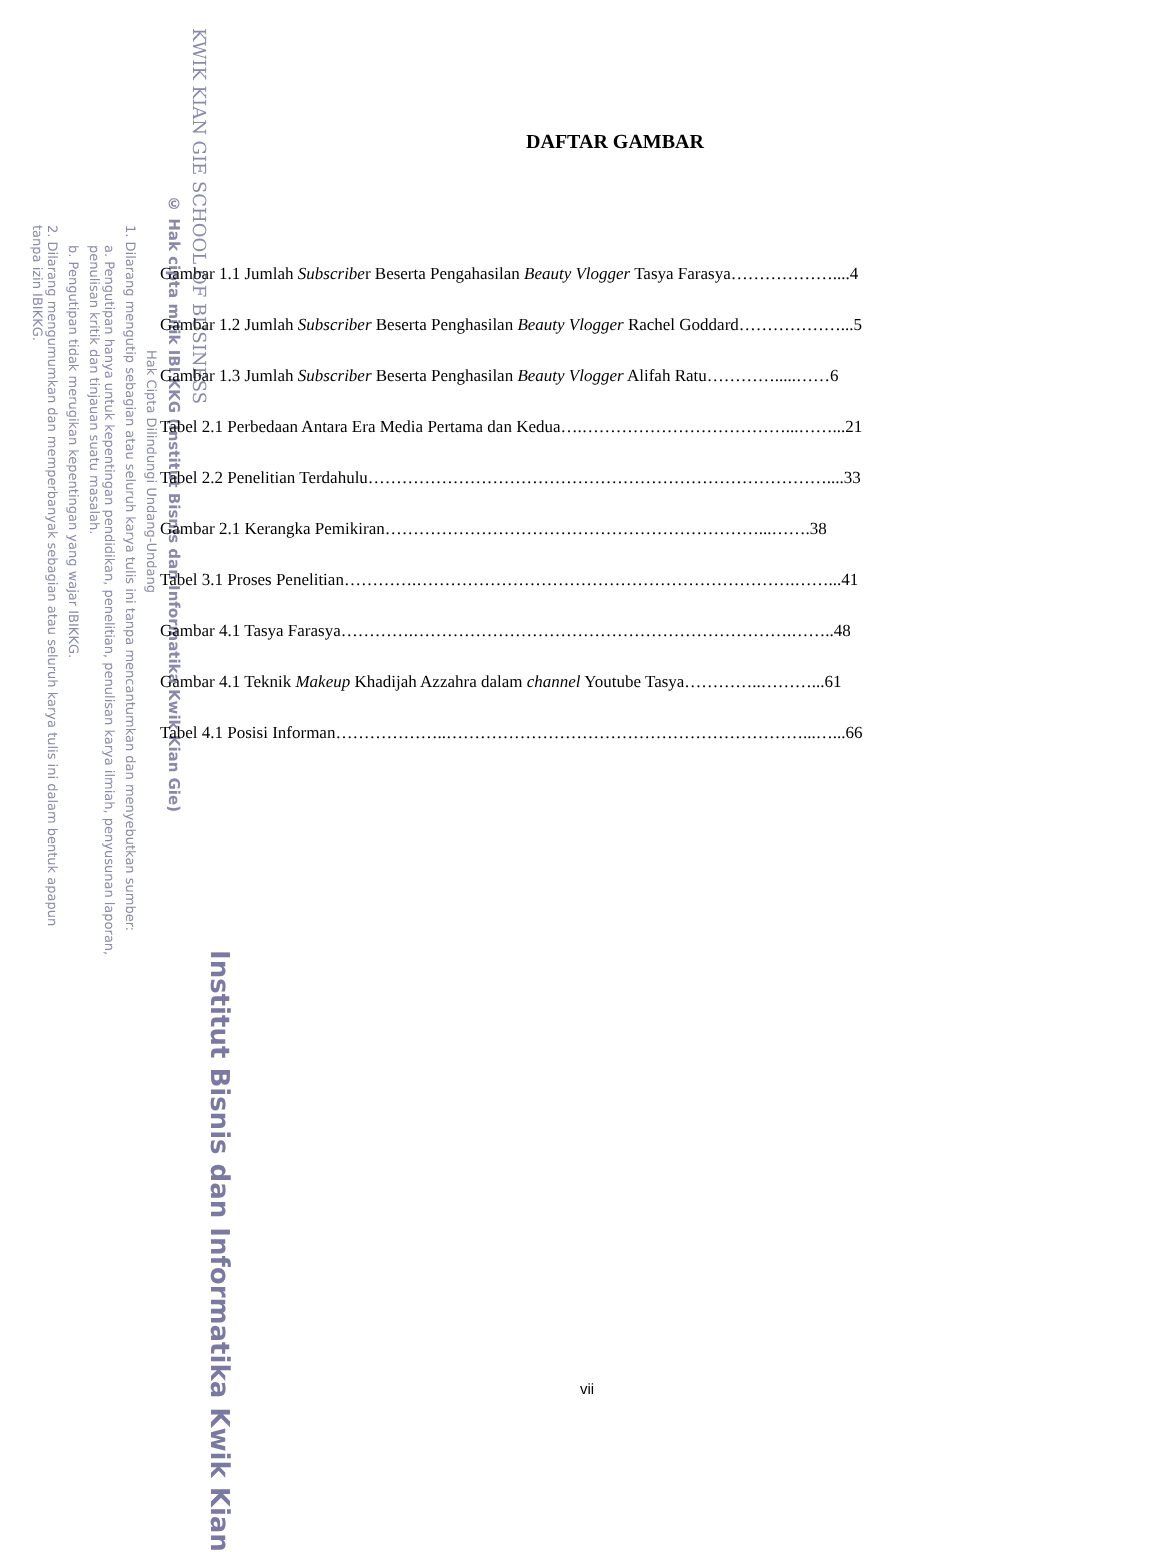KWIK KIAN GIE SCHOOL OF BUSINESS
© Hak cipta milik IBI KKG (Institut Bisnis dan Informatika Kwik Kian Gie)
Hak Cipta Dilindungi Undang-Undang
1. Dilarang mengutip sebagian atau seluruh karya tulis ini tanpa mencantumkan dan menyebutkan sumber:
a. Pengutipan hanya untuk kepentingan pendidikan, penelitian, penulisan karya ilmiah, penyusunan laporan,
penulisan kritik dan tinjauan suatu masalah.
b. Pengutipan tidak merugikan kepentingan yang wajar IBIKKG.
2. Dilarang mengumumkan dan memperbanyak sebagian atau seluruh karya tulis ini dalam bentuk apapun
tanpa izin IBIKKG.
Institut Bisnis dan Informatika Kwik Kian
DAFTAR GAMBAR
Gambar 1.1 Jumlah Subscriber Beserta Pengahasilan Beauty Vlogger Tasya Farasya………………....4
Gambar 1.2 Jumlah Subscriber Beserta Penghasilan Beauty Vlogger Rachel Goddard………………...5
Gambar 1.3 Jumlah Subscriber Beserta Penghasilan Beauty Vlogger Alifah Ratu………….....……6
Tabel 2.1 Perbedaan Antara Era Media Pertama dan Kedua….………………………………...……...21
Tabel 2.2 Penelitian Terdahulu………………………………………………………………………....33
Gambar 2.1 Kerangka Pemikiran…………………………………………………………...…….38
Tabel 3.1 Proses Penelitian………….………………………………………………………….……...41
Gambar 4.1 Tasya Farasya………….………………………………………………………….……..48
Gambar 4.1 Teknik Makeup Khadijah Azzahra dalam channel Youtube Tasya…………..………...61
Tabel 4.1 Posisi Informan………………..………………………………………………………...…...66
vii